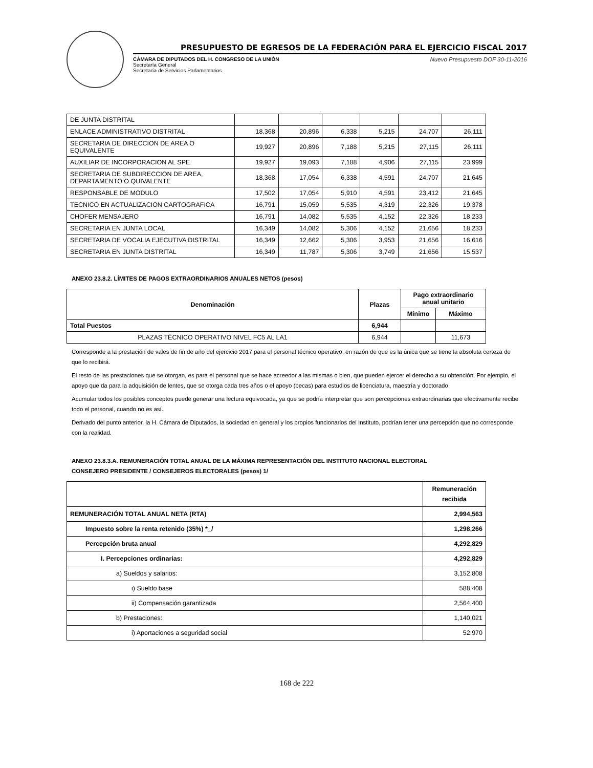PRESUPUESTO DE EGRESOS DE LA FEDERACIÓN PARA EL EJERCICIO FISCAL 2017
CÁMARA DE DIPUTADOS DEL H. CONGRESO DE LA UNIÓN
Secretaría General
Secretaría de Servicios Parlamentarios
Nuevo Presupuesto DOF 30-11-2016
| DE JUNTA DISTRITAL | | | | | | |
| ENLACE ADMINISTRATIVO DISTRITAL | 18,368 | 20,896 | 6,338 | 5,215 | 24,707 | 26,111 |
| SECRETARIA DE DIRECCION DE AREA O EQUIVALENTE | 19,927 | 20,896 | 7,188 | 5,215 | 27,115 | 26,111 |
| AUXILIAR DE INCORPORACION AL SPE | 19,927 | 19,093 | 7,188 | 4,906 | 27,115 | 23,999 |
| SECRETARIA DE SUBDIRECCION DE AREA, DEPARTAMENTO O QUIVALENTE | 18,368 | 17,054 | 6,338 | 4,591 | 24,707 | 21,645 |
| RESPONSABLE DE MODULO | 17,502 | 17,054 | 5,910 | 4,591 | 23,412 | 21,645 |
| TECNICO EN ACTUALIZACION CARTOGRAFICA | 16,791 | 15,059 | 5,535 | 4,319 | 22,326 | 19,378 |
| CHOFER MENSAJERO | 16,791 | 14,082 | 5,535 | 4,152 | 22,326 | 18,233 |
| SECRETARIA EN JUNTA LOCAL | 16,349 | 14,082 | 5,306 | 4,152 | 21,656 | 18,233 |
| SECRETARIA DE VOCALIA EJECUTIVA DISTRITAL | 16,349 | 12,662 | 5,306 | 3,953 | 21,656 | 16,616 |
| SECRETARIA EN JUNTA DISTRITAL | 16,349 | 11,787 | 5,306 | 3,749 | 21,656 | 15,537 |
ANEXO 23.8.2. LÍMITES DE PAGOS EXTRAORDINARIOS ANUALES NETOS (pesos)
| Denominación | Plazas | Pago extraordinario anual unitario | |
| --- | --- | --- | --- |
| | | Mínimo | Máximo |
| Total Puestos | 6,944 | | |
| PLAZAS TÉCNICO OPERATIVO NIVEL FC5 AL LA1 | 6,944 | | 11,673 |
Corresponde a la prestación de vales de fin de año del ejercicio 2017 para el personal técnico operativo, en razón de que es la única que se tiene la absoluta certeza de que lo recibirá.
El resto de las prestaciones que se otorgan, es para el personal que se hace acreedor a las mismas o bien, que pueden ejercer el derecho a su obtención. Por ejemplo, el apoyo que da para la adquisición de lentes, que se otorga cada tres años o el apoyo (becas) para estudios de licenciatura, maestría y doctorado
Acumular todos los posibles conceptos puede generar una lectura equivocada, ya que se podría interpretar que son percepciones extraordinarias que efectivamente recibe todo el personal, cuando no es así.
Derivado del punto anterior, la H. Cámara de Diputados, la sociedad en general y los propios funcionarios del Instituto, podrían tener una percepción que no corresponde con la realidad.
ANEXO 23.8.3.A. REMUNERACIÓN TOTAL ANUAL DE LA MÁXIMA REPRESENTACIÓN DEL INSTITUTO NACIONAL ELECTORAL
CONSEJERO PRESIDENTE / CONSEJEROS ELECTORALES (pesos) 1/
| | Remuneración recibida |
| --- | --- |
| REMUNERACIÓN TOTAL ANUAL NETA (RTA) | 2,994,563 |
| Impuesto sobre la renta retenido (35%) *_/ | 1,298,266 |
| Percepción bruta anual | 4,292,829 |
| I. Percepciones ordinarias: | 4,292,829 |
| a) Sueldos y salarios: | 3,152,808 |
| i) Sueldo base | 588,408 |
| ii) Compensación garantizada | 2,564,400 |
| b) Prestaciones: | 1,140,021 |
| i) Aportaciones a seguridad social | 52,970 |
168 de 222